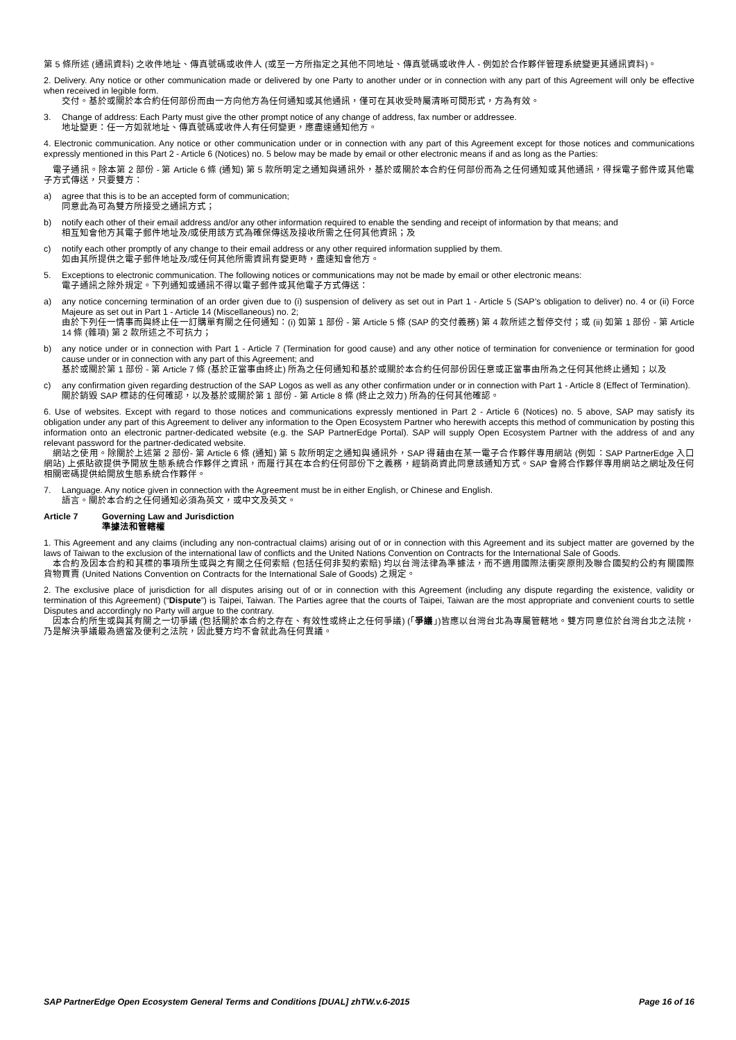第 5 條所述 (通訊資料) 之收件地址、傳真號碼或收件人 (或至一方所指定之其他不同地址、傳真號碼或收件人 - 例如於合作夥伴管理系統變更其通訊資料)。
2. Delivery. Any notice or other communication made or delivered by one Party to another under or in connection with any part of this Agreement will only be effective when received in legible form.
交付。基於或關於本合約任何部份而由一方向他方為任何通知或其他通訊，僅可在其收受時屬清晰可閱形式，方為有效。
3. Change of address: Each Party must give the other prompt notice of any change of address, fax number or addressee.
地址變更：任一方如就地址、傳真號碼或收件人有任何變更，應盡速通知他方。
4. Electronic communication. Any notice or other communication under or in connection with any part of this Agreement except for those notices and communications expressly mentioned in this Part 2 - Article 6 (Notices) no. 5 below may be made by email or other electronic means if and as long as the Parties:
電子通訊。除本第 2 部份 - 第 Article 6 條 (通知) 第 5 款所明定之通知與通訊外，基於或關於本合約任何部份而為之任何通知或其他通訊，得採電子郵件或其他電子方式傳送，只要雙方：
a) agree that this is to be an accepted form of communication;
同意此為可為雙方所接受之通訊方式；
b) notify each other of their email address and/or any other information required to enable the sending and receipt of information by that means; and
相互知會他方其電子郵件地址及/或使用該方式為確保傳送及接收所需之任何其他資訊；及
c) notify each other promptly of any change to their email address or any other required information supplied by them.
如由其所提供之電子郵件地址及/或任何其他所需資訊有變更時，盡速知會他方。
5. Exceptions to electronic communication. The following notices or communications may not be made by email or other electronic means:
電子通訊之除外規定。下列通知或通訊不得以電子郵件或其他電子方式傳送：
a) any notice concerning termination of an order given due to (i) suspension of delivery as set out in Part 1 - Article 5 (SAP’s obligation to deliver) no. 4 or (ii) Force Majeure as set out in Part 1 - Article 14 (Miscellaneous) no. 2;
由於下列任一情事而與終止任一訂購單有關之任何通知：(i) 如第 1 部份 - 第 Article 5 條 (SAP 的交付義務) 第 4 款所述之暫停交付；或 (ii) 如第 1 部份 - 第 Article 14 條 (雜項) 第 2 款所述之不可抗力；
b) any notice under or in connection with Part 1 - Article 7 (Termination for good cause) and any other notice of termination for convenience or termination for good cause under or in connection with any part of this Agreement; and
基於或關於第 1 部份 - 第 Article 7 條 (基於正當事由終止) 所為之任何通知和基於或關於本合約任何部份因任意或正當事由所為之任何其他終止通知；以及
c) any confirmation given regarding destruction of the SAP Logos as well as any other confirmation under or in connection with Part 1 - Article 8 (Effect of Termination).
關於銷毀 SAP 標誌的任何確認，以及基於或關於第 1 部份 - 第 Article 8 條 (終止之效力) 所為的任何其他確認。
6. Use of websites. Except with regard to those notices and communications expressly mentioned in Part 2 - Article 6 (Notices) no. 5 above, SAP may satisfy its obligation under any part of this Agreement to deliver any information to the Open Ecosystem Partner who herewith accepts this method of communication by posting this information onto an electronic partner-dedicated website (e.g. the SAP PartnerEdge Portal). SAP will supply Open Ecosystem Partner with the address of and any relevant password for the partner-dedicated website.
網站之使用。除關於上述第 2 部份- 第 Article 6 條 (通知) 第 5 款所明定之通知與通訊外，SAP 得藉由在某一電子合作夥伴專用網站 (例如：SAP PartnerEdge 入口網站) 上張貼欲提供予開放生態系統合作夥伴之資訊，而履行其在本合約任何部份下之義務，經銷商資此同意該通知方式。SAP 會將合作夥伴專用網站之網址及任何相關密碼提供給開放生態系統合作夥伴。
7. Language. Any notice given in connection with the Agreement must be in either English, or Chinese and English.
語言。關於本合約之任何通知必須為英文，或中文及英文。
Article 7 Governing Law and Jurisdiction
準據法和管轄權
1. This Agreement and any claims (including any non-contractual claims) arising out of or in connection with this Agreement and its subject matter are governed by the laws of Taiwan to the exclusion of the international law of conflicts and the United Nations Convention on Contracts for the International Sale of Goods.
本合約及因本合約和其標的事項所生或與之有關之任何索賠 (包括任何非契約索賠) 均以台灣法律為準據法，而不適用國際法衝突原則及聯合國契約公約有關國際貨物買賣 (United Nations Convention on Contracts for the International Sale of Goods) 之規定。
2. The exclusive place of jurisdiction for all disputes arising out of or in connection with this Agreement (including any dispute regarding the existence, validity or termination of this Agreement) (“Dispute”) is Taipei, Taiwan. The Parties agree that the courts of Taipei, Taiwan are the most appropriate and convenient courts to settle Disputes and accordingly no Party will argue to the contrary.
因本合約所生或與其有關之一切爭議 (包括關於本合約之存在、有效性或終止之任何爭議) (「爭議」)皆應以台灣台北為專屬管轄地。雙方同意位於台灣台北之法院，乃是解決爭議最為適當及便利之法院，因此雙方均不會就此為任何異議。
SAP PartnerEdge Open Ecosystem General Terms and Conditions [DUAL] zhTW.v.6-2015 Page 16 of 16